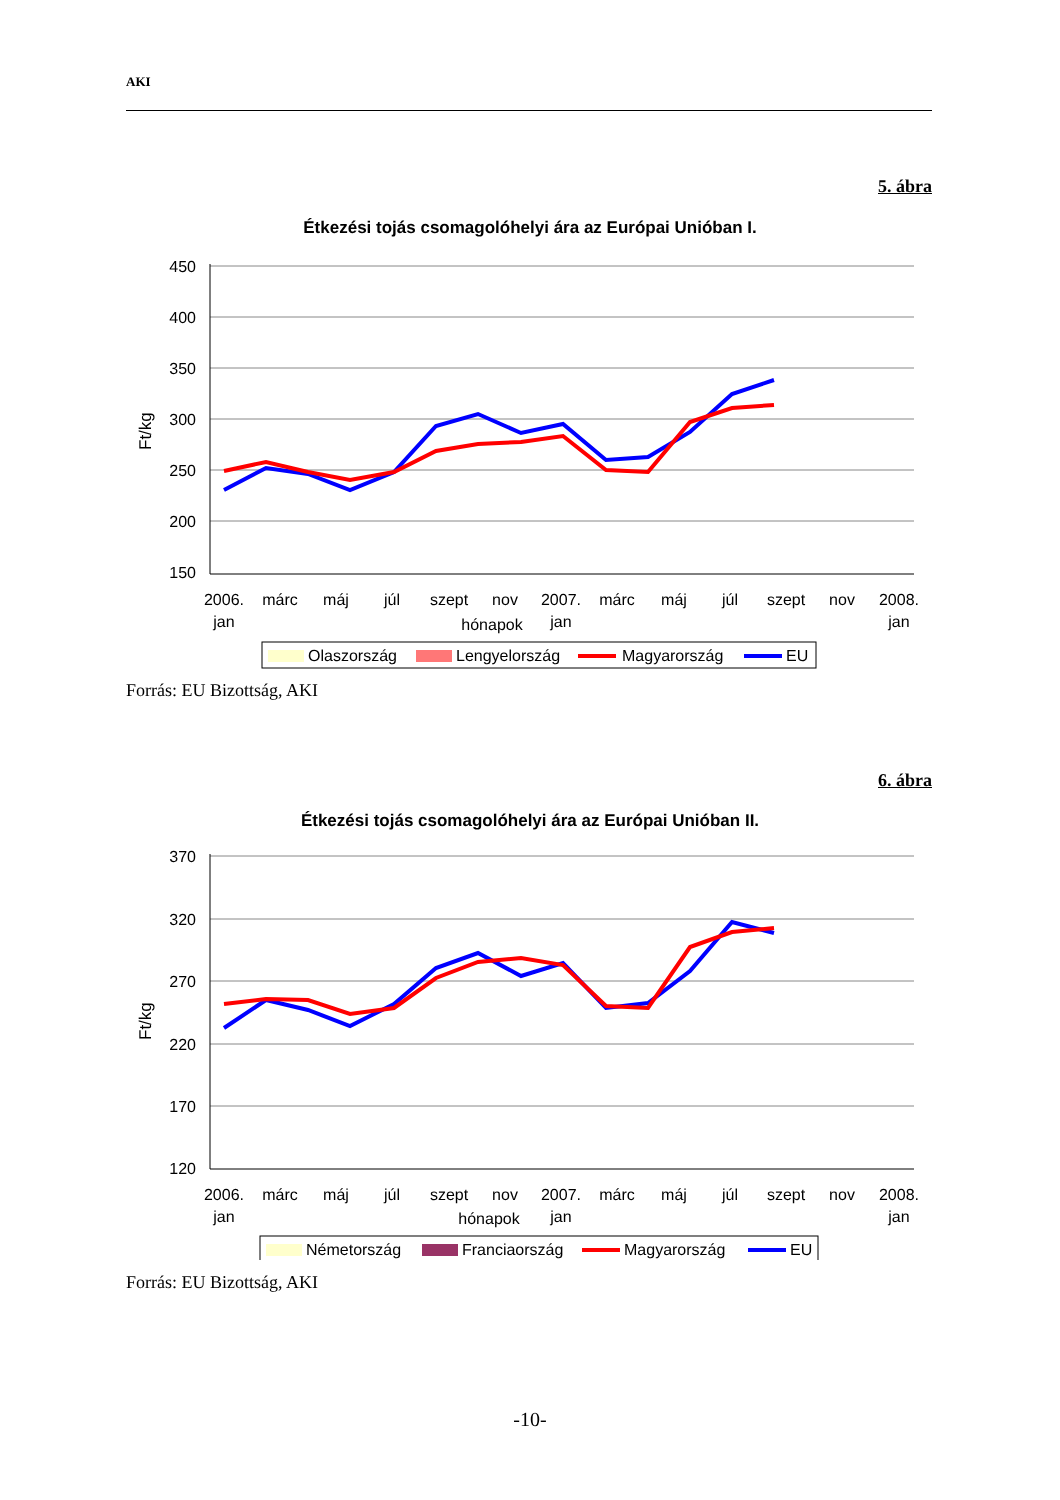AKI
5. ábra
Étkezési tojás csomagolóhelyi ára az Európai Unióban I.
Ft/kg
450
400
350
300
250
200
150
2006.
jan
márc
máj
júl
szept
nov
2007.
jan
márc
máj
júl
szept
nov
2008.
jan
hónapok
Olaszország
Lengyelország
Magyarország
EU
Forrás: EU Bizottság, AKI
6. ábra
Étkezési tojás csomagolóhelyi ára az Európai Unióban II.
Ft/kg
370
320
270
220
170
120
2006.
jan
márc
máj
júl
szept
nov
2007.
jan
márc
máj
júl
szept
nov
2008.
jan
hónapok
Németország
Franciaország
Magyarország
EU
Forrás: EU Bizottság, AKI
-10-